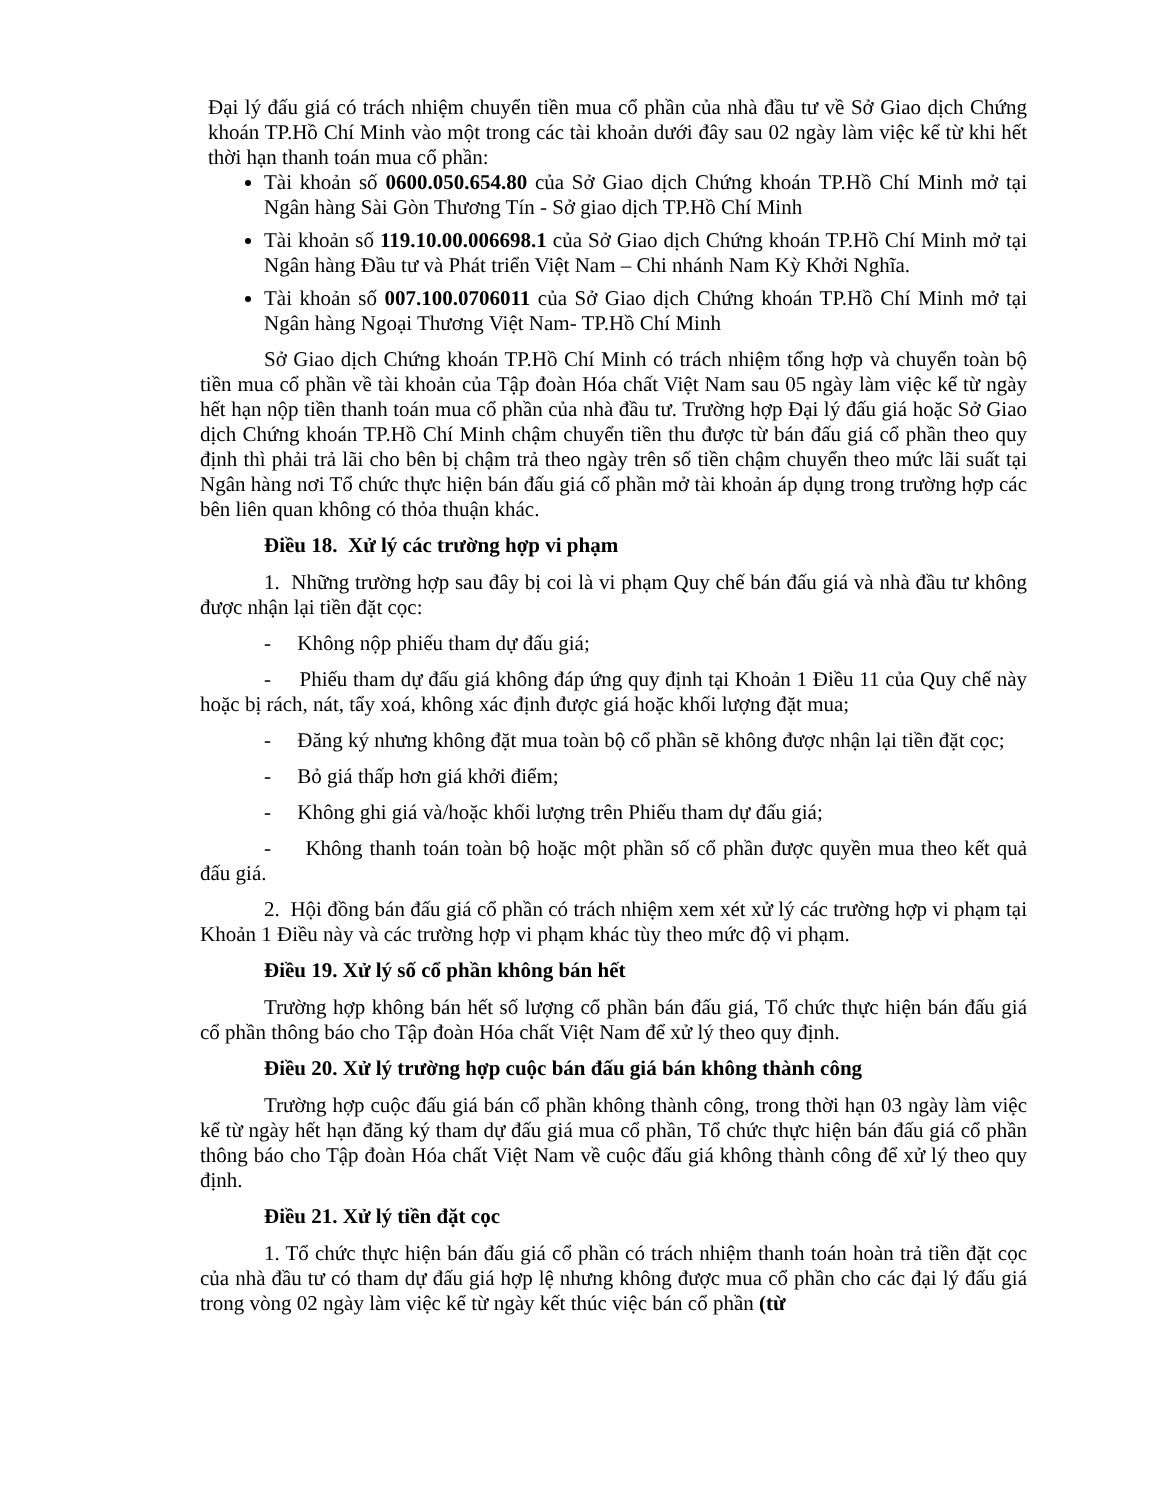Đại lý đấu giá có trách nhiệm chuyển tiền mua cổ phần của nhà đầu tư về Sở Giao dịch Chứng khoán TP.Hồ Chí Minh vào một trong các tài khoản dưới đây sau 02 ngày làm việc kể từ khi hết thời hạn thanh toán mua cổ phần:
Tài khoản số 0600.050.654.80 của Sở Giao dịch Chứng khoán TP.Hồ Chí Minh mở tại Ngân hàng Sài Gòn Thương Tín - Sở giao dịch TP.Hồ Chí Minh
Tài khoản số 119.10.00.006698.1 của Sở Giao dịch Chứng khoán TP.Hồ Chí Minh mở tại Ngân hàng Đầu tư và Phát triển Việt Nam – Chi nhánh Nam Kỳ Khởi Nghĩa.
Tài khoản số 007.100.0706011 của Sở Giao dịch Chứng khoán TP.Hồ Chí Minh mở tại Ngân hàng Ngoại Thương Việt Nam- TP.Hồ Chí Minh
Sở Giao dịch Chứng khoán TP.Hồ Chí Minh có trách nhiệm tổng hợp và chuyển toàn bộ tiền mua cổ phần về tài khoản của Tập đoàn Hóa chất Việt Nam sau 05 ngày làm việc kể từ ngày hết hạn nộp tiền thanh toán mua cổ phần của nhà đầu tư. Trường hợp Đại lý đấu giá hoặc Sở Giao dịch Chứng khoán TP.Hồ Chí Minh chậm chuyển tiền thu được từ bán đấu giá cổ phần theo quy định thì phải trả lãi cho bên bị chậm trả theo ngày trên số tiền chậm chuyển theo mức lãi suất tại Ngân hàng nơi Tổ chức thực hiện bán đấu giá cổ phần mở tài khoản áp dụng trong trường hợp các bên liên quan không có thỏa thuận khác.
Điều 18. Xử lý các trường hợp vi phạm
1. Những trường hợp sau đây bị coi là vi phạm Quy chế bán đấu giá và nhà đầu tư không được nhận lại tiền đặt cọc:
- Không nộp phiếu tham dự đấu giá;
- Phiếu tham dự đấu giá không đáp ứng quy định tại Khoản 1 Điều 11 của Quy chế này hoặc bị rách, nát, tẩy xoá, không xác định được giá hoặc khối lượng đặt mua;
- Đăng ký nhưng không đặt mua toàn bộ cổ phần sẽ không được nhận lại tiền đặt cọc;
- Bỏ giá thấp hơn giá khởi điểm;
- Không ghi giá và/hoặc khối lượng trên Phiếu tham dự đấu giá;
- Không thanh toán toàn bộ hoặc một phần số cổ phần được quyền mua theo kết quả đấu giá.
2. Hội đồng bán đấu giá cổ phần có trách nhiệm xem xét xử lý các trường hợp vi phạm tại Khoản 1 Điều này và các trường hợp vi phạm khác tùy theo mức độ vi phạm.
Điều 19. Xử lý số cổ phần không bán hết
Trường hợp không bán hết số lượng cổ phần bán đấu giá, Tổ chức thực hiện bán đấu giá cổ phần thông báo cho Tập đoàn Hóa chất Việt Nam để xử lý theo quy định.
Điều 20. Xử lý trường hợp cuộc bán đấu giá bán không thành công
Trường hợp cuộc đấu giá bán cổ phần không thành công, trong thời hạn 03 ngày làm việc kể từ ngày hết hạn đăng ký tham dự đấu giá mua cổ phần, Tổ chức thực hiện bán đấu giá cổ phần thông báo cho Tập đoàn Hóa chất Việt Nam về cuộc đấu giá không thành công để xử lý theo quy định.
Điều 21. Xử lý tiền đặt cọc
1. Tổ chức thực hiện bán đấu giá cổ phần có trách nhiệm thanh toán hoàn trả tiền đặt cọc của nhà đầu tư có tham dự đấu giá hợp lệ nhưng không được mua cổ phần cho các đại lý đấu giá trong vòng 02 ngày làm việc kể từ ngày kết thúc việc bán cổ phần (từ